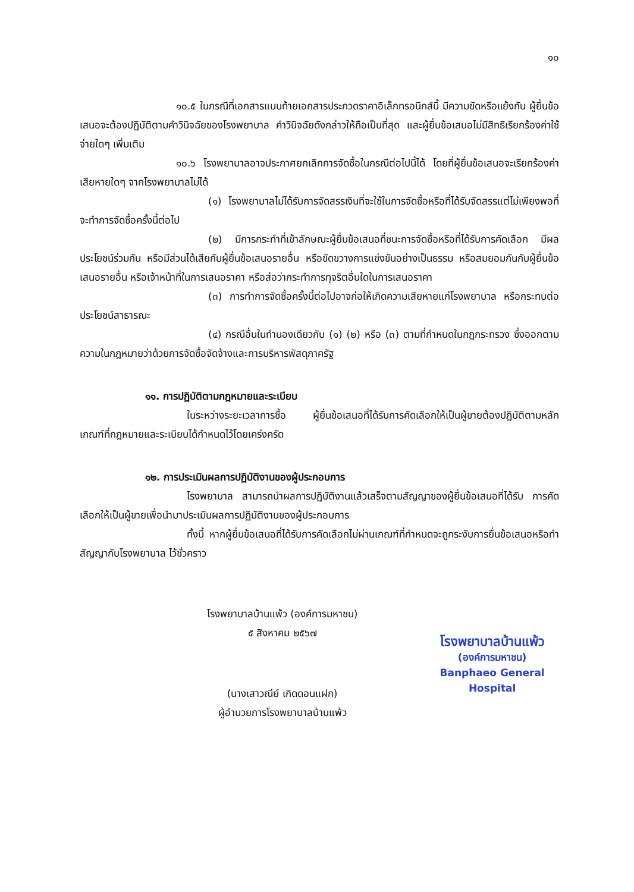๑๐
๑๐.๕ ในกรณีที่เอกสารแนบท้ายเอกสารประกวดราคาอิเล็กทรอนิกส์นี้ มีความขัดหรือแย้งกัน ผู้ยื่นข้อเสนอจะต้องปฏิบัติตามคำวินิจฉัยของโรงพยาบาล คำวินิจฉัยดังกล่าวให้ถือเป็นที่สุด และผู้ยื่นข้อเสนอไม่มีสิทธิเรียกร้องค่าใช้จ่ายใดๆ เพิ่มเติม
๑๐.๖ โรงพยาบาลอาจประกาศยกเลิกการจัดซื้อในกรณีต่อไปนี้ได้ โดยที่ผู้ยื่นข้อเสนอจะเรียกร้องค่าเสียหายใดๆ จากโรงพยาบาลไม่ได้
(๑) โรงพยาบาลไม่ได้รับการจัดสรรเงินที่จะใช้ในการจัดซื้อหรือที่ได้รับจัดสรรแต่ไม่เพียงพอที่จะทำการจัดซื้อครั้งนี้ต่อไป
(๒) มีการกระทำที่เข้าลักษณะผู้ยื่นข้อเสนอที่ชนะการจัดซื้อหรือที่ได้รับการคัดเลือก มีผลประโยชน์ร่วมกัน หรือมีส่วนได้เสียกับผู้ยื่นข้อเสนอรายอื่น หรือขัดขวางการแข่งขันอย่างเป็นธรรม หรือสมยอมกันกับผู้ยื่นข้อเสนอรายอื่น หรือเจ้าหน้าที่ในการเสนอราคา หรือส่อว่ากระทำการทุจริตอื่นใดในการเสนอราคา
(๓) การทำการจัดซื้อครั้งนี้ต่อไปอาจก่อให้เกิดความเสียหายแก่โรงพยาบาล หรือกระทบต่อประโยชน์สาธารณะ
(๔) กรณีอื่นในทำนองเดียวกับ (๑) (๒) หรือ (๓) ตามที่กำหนดในกฎกระทรวง ซึ่งออกตามความในกฎหมายว่าด้วยการจัดซื้อจัดจ้างและการบริหารพัสดุภาครัฐ
๑๑. การปฏิบัติตามกฎหมายและระเบียบ
ในระหว่างระยะเวลาการซื้อ ผู้ยื่นข้อเสนอที่ได้รับการคัดเลือกให้เป็นผู้ขายต้องปฏิบัติตามหลักเกณฑ์ที่กฎหมายและระเบียบได้กำหนดไว้โดยเคร่งครัด
๑๒. การประเมินผลการปฏิบัติงานของผู้ประกอบการ
โรงพยาบาล สามารถนำผลการปฏิบัติงานแล้วเสร็จตามสัญญาของผู้ยื่นข้อเสนอที่ได้รับ การคัดเลือกให้เป็นผู้ขายเพื่อนำมาประเมินผลการปฏิบัติงานของผู้ประกอบการ
ทั้งนี้ หากผู้ยื่นข้อเสนอที่ได้รับการคัดเลือกไม่ผ่านเกณฑ์ที่กำหนดจะถูกระงับการยื่นข้อเสนอหรือทำสัญญากับโรงพยาบาล ไว้ชั่วคราว
โรงพยาบาลบ้านแพ้ว (องค์การมหาชน)
๕ สิงหาคม ๒๕๖๗
(นางเสาวณีย์ เกิดดอนแฝก)
ผู้อำนวยการโรงพยาบาลบ้านแพ้ว
โรงพยาบาลบ้านแพ้ว
(องค์การมหาชน)
Banphaeo General Hospital